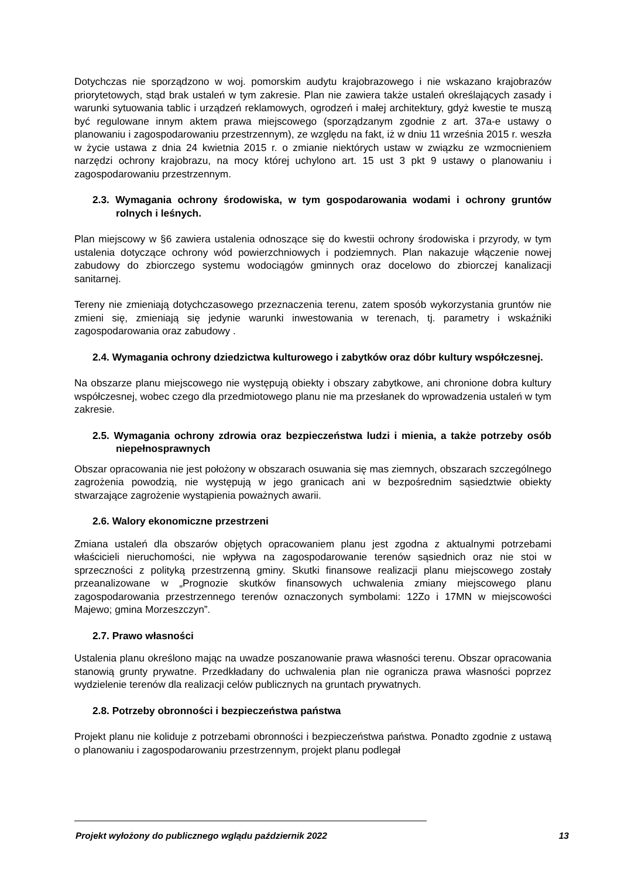Dotychczas nie sporządzono w woj. pomorskim audytu krajobrazowego i nie wskazano krajobrazów priorytetowych, stąd brak ustaleń w tym zakresie. Plan nie zawiera także ustaleń określających zasady i warunki sytuowania tablic i urządzeń reklamowych, ogrodzeń i małej architektury, gdyż kwestie te muszą być regulowane innym aktem prawa miejscowego (sporządzanym zgodnie z art. 37a-e ustawy o planowaniu i zagospodarowaniu przestrzennym), ze względu na fakt, iż w dniu 11 września 2015 r. weszła w życie ustawa z dnia 24 kwietnia 2015 r. o zmianie niektórych ustaw w związku ze wzmocnieniem narzędzi ochrony krajobrazu, na mocy której uchylono art. 15 ust 3 pkt 9 ustawy o planowaniu i zagospodarowaniu przestrzennym.
2.3. Wymagania ochrony środowiska, w tym gospodarowania wodami i ochrony gruntów rolnych i leśnych.
Plan miejscowy w §6 zawiera ustalenia odnoszące się do kwestii ochrony środowiska i przyrody, w tym ustalenia dotyczące ochrony wód powierzchniowych i podziemnych. Plan nakazuje włączenie nowej zabudowy do zbiorczego systemu wodociągów gminnych oraz docelowo do zbiorczej kanalizacji sanitarnej.
Tereny nie zmieniają dotychczasowego przeznaczenia terenu, zatem sposób wykorzystania gruntów nie zmieni się, zmieniają się jedynie warunki inwestowania w terenach, tj. parametry i wskaźniki zagospodarowania oraz zabudowy .
2.4. Wymagania ochrony dziedzictwa kulturowego i zabytków oraz dóbr kultury współczesnej.
Na obszarze planu miejscowego nie występują obiekty i obszary zabytkowe, ani chronione dobra kultury współczesnej, wobec czego dla przedmiotowego planu nie ma przesłanek do wprowadzenia ustaleń w tym zakresie.
2.5. Wymagania ochrony zdrowia oraz bezpieczeństwa ludzi i mienia, a także potrzeby osób niepełnosprawnych
Obszar opracowania nie jest położony w obszarach osuwania się mas ziemnych, obszarach szczególnego zagrożenia powodzią, nie występują w jego granicach ani w bezpośrednim sąsiedztwie obiekty stwarzające zagrożenie wystąpienia poważnych awarii.
2.6. Walory ekonomiczne przestrzeni
Zmiana ustaleń dla obszarów objętych opracowaniem planu jest zgodna z aktualnymi potrzebami właścicieli nieruchomości, nie wpływa na zagospodarowanie terenów sąsiednich oraz nie stoi w sprzeczności z polityką przestrzenną gminy. Skutki finansowe realizacji planu miejscowego zostały przeanalizowane w „Prognozie skutków finansowych uchwalenia zmiany miejscowego planu zagospodarowania przestrzennego terenów oznaczonych symbolami: 12Zo i 17MN w miejscowości Majewo; gmina Morzeszczyn”.
2.7. Prawo własności
Ustalenia planu określono mając na uwadze poszanowanie prawa własności terenu. Obszar opracowania stanowią grunty prywatne. Przedkładany do uchwalenia plan nie ogranicza prawa własności poprzez wydzielenie terenów dla realizacji celów publicznych na gruntach prywatnych.
2.8. Potrzeby obronności i bezpieczeństwa państwa
Projekt planu nie koliduje z potrzebami obronności i bezpieczeństwa państwa. Ponadto zgodnie z ustawą o planowaniu i zagospodarowaniu przestrzennym, projekt planu podlegał
Projekt wyłożony do publicznego wglądu październik 2022 13